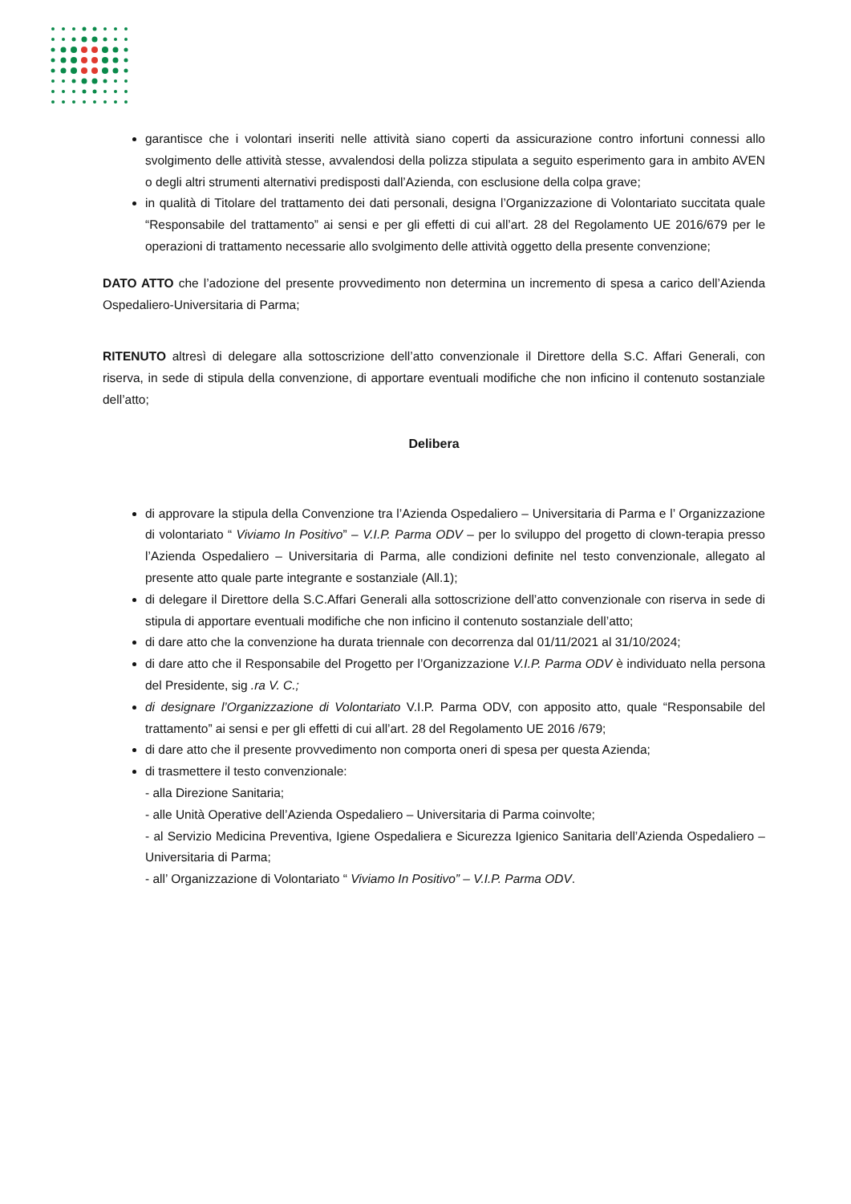garantisce che i volontari inseriti nelle attività siano coperti da assicurazione contro infortuni connessi allo svolgimento delle attività stesse, avvalendosi della polizza stipulata a seguito esperimento gara in ambito AVEN o degli altri strumenti alternativi predisposti dall’Azienda, con esclusione della colpa grave;
in qualità di Titolare del trattamento dei dati personali, designa l’Organizzazione di Volontariato succitata quale “Responsabile del trattamento” ai sensi e per gli effetti di cui all’art. 28 del Regolamento UE 2016/679 per le operazioni di trattamento necessarie allo svolgimento delle attività oggetto della presente convenzione;
DATO ATTO che l’adozione del presente provvedimento non determina un incremento di spesa a carico dell’Azienda Ospedaliero-Universitaria di Parma;
RITENUTO altresì di delegare alla sottoscrizione dell’atto convenzionale il Direttore della S.C. Affari Generali, con riserva, in sede di stipula della convenzione, di apportare eventuali modifiche che non inficino il contenuto sostanziale dell’atto;
Delibera
di approvare la stipula della Convenzione tra l’Azienda Ospedaliero – Universitaria di Parma e l’ Organizzazione di volontariato “ Viviamo In Positivo” – V.I.P. Parma ODV – per lo sviluppo del progetto di clown-terapia presso l’Azienda Ospedaliero – Universitaria di Parma, alle condizioni definite nel testo convenzionale, allegato al presente atto quale parte integrante e sostanziale (All.1);
di delegare il Direttore della S.C.Affari Generali alla sottoscrizione dell’atto convenzionale con riserva in sede di stipula di apportare eventuali modifiche che non inficino il contenuto sostanziale dell’atto;
di dare atto che la convenzione ha durata triennale con decorrenza dal 01/11/2021 al 31/10/2024;
di dare atto che il Responsabile del Progetto per l’Organizzazione V.I.P. Parma ODV è individuato nella persona del Presidente, sig .ra V. C.;
di designare l’Organizzazione di Volontariato V.I.P. Parma ODV, con apposito atto, quale “Responsabile del trattamento” ai sensi e per gli effetti di cui all’art. 28 del Regolamento UE 2016 /679;
di dare atto che il presente provvedimento non comporta oneri di spesa per questa Azienda;
di trasmettere il testo convenzionale:
- alla Direzione Sanitaria;
- alle Unità Operative dell’Azienda Ospedaliero – Universitaria di Parma coinvolte;
- al Servizio Medicina Preventiva, Igiene Ospedaliera e Sicurezza Igienico Sanitaria dell’Azienda Ospedaliero – Universitaria di Parma;
- all’ Organizzazione di Volontariato “ Viviamo In Positivo” – V.I.P. Parma ODV.